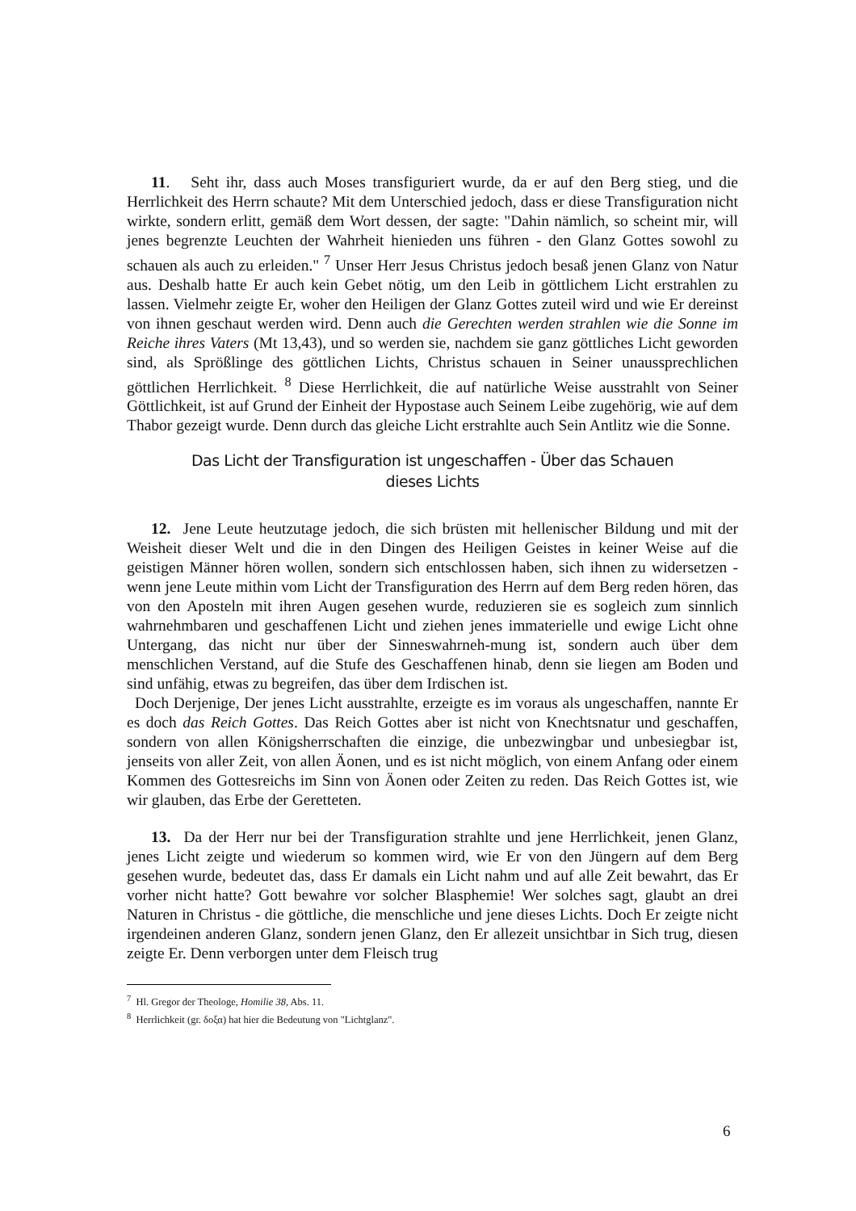11. Seht ihr, dass auch Moses transfiguriert wurde, da er auf den Berg stieg, und die Herrlichkeit des Herrn schaute? Mit dem Unterschied jedoch, dass er diese Transfiguration nicht wirkte, sondern erlitt, gemäß dem Wort dessen, der sagte: "Dahin nämlich, so scheint mir, will jenes begrenzte Leuchten der Wahrheit hienieden uns führen - den Glanz Gottes sowohl zu schauen als auch zu erleiden." <sup>7</sup> Unser Herr Jesus Christus jedoch besaß jenen Glanz von Natur aus. Deshalb hatte Er auch kein Gebet nötig, um den Leib in göttlichem Licht erstrahlen zu lassen. Vielmehr zeigte Er, woher den Heiligen der Glanz Gottes zuteil wird und wie Er dereinst von ihnen geschaut werden wird. Denn auch die Gerechten werden strahlen wie die Sonne im Reiche ihres Vaters (Mt 13,43), und so werden sie, nachdem sie ganz göttliches Licht geworden sind, als Sprößlinge des göttlichen Lichts, Christus schauen in Seiner unaussprechlichen göttlichen Herrlichkeit. <sup>8</sup> Diese Herrlichkeit, die auf natürliche Weise ausstrahlt von Seiner Göttlichkeit, ist auf Grund der Einheit der Hypostase auch Seinem Leibe zugehörig, wie auf dem Thabor gezeigt wurde. Denn durch das gleiche Licht erstrahlte auch Sein Antlitz wie die Sonne.
Das Licht der Transfiguration ist ungeschaffen - Über das Schauen dieses Lichts
12. Jene Leute heutzutage jedoch, die sich brüsten mit hellenischer Bildung und mit der Weisheit dieser Welt und die in den Dingen des Heiligen Geistes in keiner Weise auf die geistigen Männer hören wollen, sondern sich entschlossen haben, sich ihnen zu widersetzen - wenn jene Leute mithin vom Licht der Transfiguration des Herrn auf dem Berg reden hören, das von den Aposteln mit ihren Augen gesehen wurde, reduzieren sie es sogleich zum sinnlich wahrnehmbaren und geschaffenen Licht und ziehen jenes immaterielle und ewige Licht ohne Untergang, das nicht nur über der Sinneswahrneh-mung ist, sondern auch über dem menschlichen Verstand, auf die Stufe des Geschaffenen hinab, denn sie liegen am Boden und sind unfähig, etwas zu begreifen, das über dem Irdischen ist.
Doch Derjenige, Der jenes Licht ausstrahlte, erzeigte es im voraus als ungeschaffen, nannte Er es doch das Reich Gottes. Das Reich Gottes aber ist nicht von Knechtsnatur und geschaffen, sondern von allen Königsherrschaften die einzige, die unbezwingbar und unbesiegbar ist, jenseits von aller Zeit, von allen Äonen, und es ist nicht möglich, von einem Anfang oder einem Kommen des Gottesreichs im Sinn von Äonen oder Zeiten zu reden. Das Reich Gottes ist, wie wir glauben, das Erbe der Geretteten.
13. Da der Herr nur bei der Transfiguration strahlte und jene Herrlichkeit, jenen Glanz, jenes Licht zeigte und wiederum so kommen wird, wie Er von den Jüngern auf dem Berg gesehen wurde, bedeutet das, dass Er damals ein Licht nahm und auf alle Zeit bewahrt, das Er vorher nicht hatte? Gott bewahre vor solcher Blasphemie! Wer solches sagt, glaubt an drei Naturen in Christus - die göttliche, die menschliche und jene dieses Lichts. Doch Er zeigte nicht irgendeinen anderen Glanz, sondern jenen Glanz, den Er allezeit unsichtbar in Sich trug, diesen zeigte Er. Denn verborgen unter dem Fleisch trug
<sup>7</sup> Hl. Gregor der Theologe, Homilie 38, Abs. 11.
<sup>8</sup> Herrlichkeit (gr. δοξα) hat hier die Bedeutung von "Lichtglanz".
6